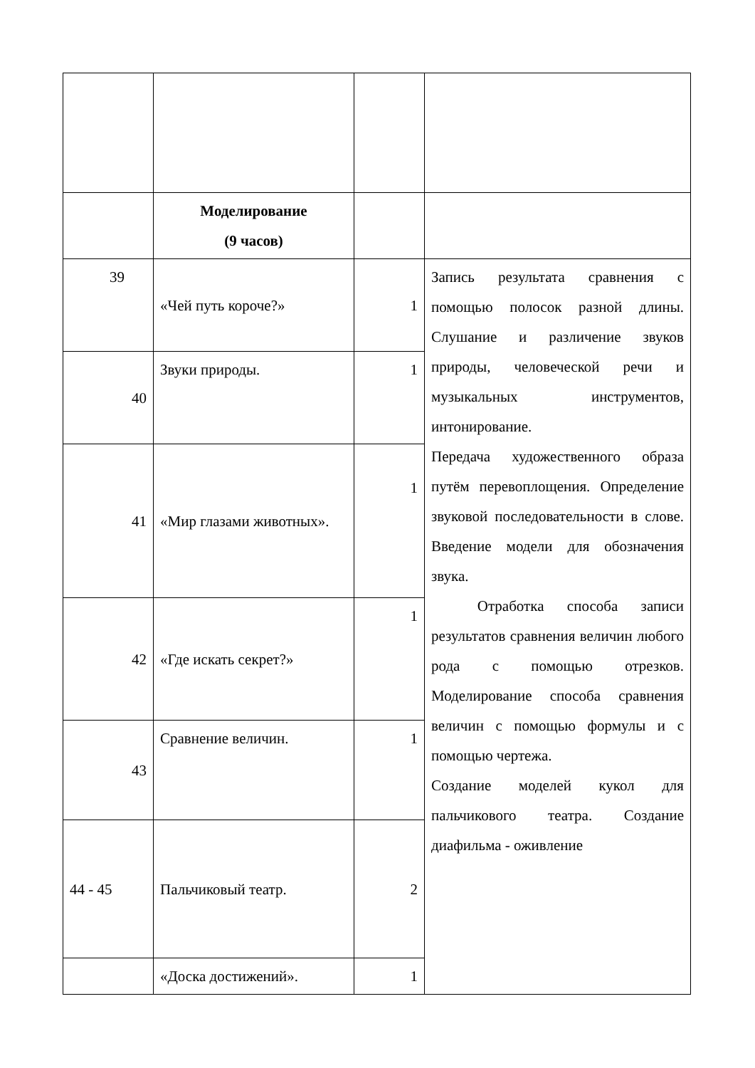| | Моделирование (9 часов) | | |
| 39 | «Чей путь короче?» | 1 | Запись результата сравнения с помощью полосок разной длины. Слушание и различение звуков природы, человеческой речи и музыкальных инструментов, интонирование. Передача художественного образа путём перевоплощения. Определение звуковой последовательности в слове. Введение модели для обозначения звука. Отработка способа записи результатов сравнения величин любого рода с помощью отрезков. Моделирование способа сравнения величин с помощью формулы и с помощью чертежа. Создание моделей кукол для пальчикового театра. Создание диафильма - оживление |
| 40 | Звуки природы. | 1 | |
| 41 | «Мир глазами животных». | 1 | |
| 42 | «Где искать секрет?» | 1 | |
| 43 | Сравнение величин. | 1 | |
| 44 - 45 | Пальчиковый театр. | 2 | |
| | «Доска достижений». | 1 | |